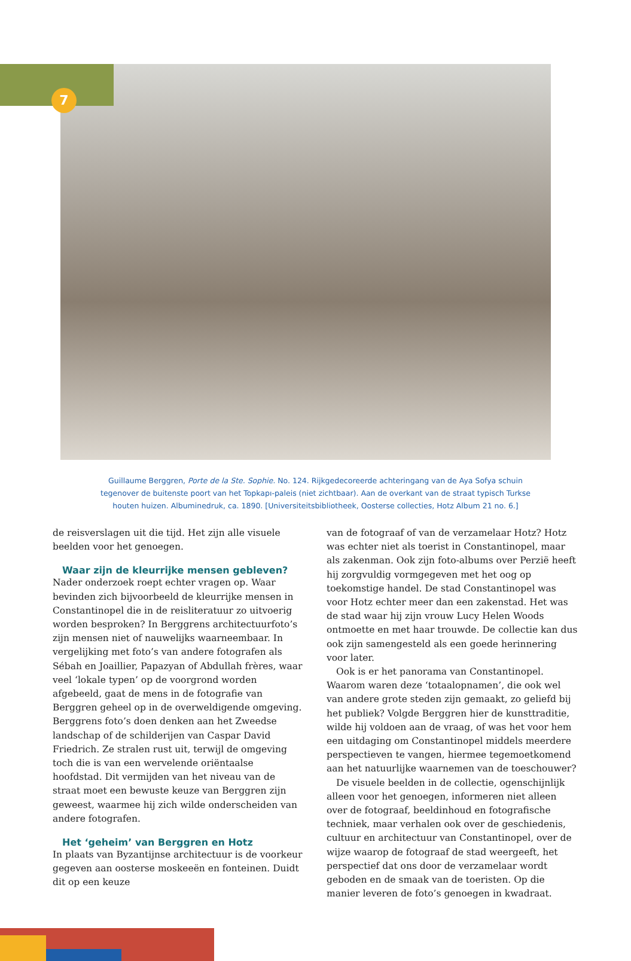7
Guillaume Berggren, Porte de la Ste. Sophie. No. 124. Rijkgedecoreerde achteringang van de Aya Sofya schuin tegenover de buitenste poort van het Topkapı-paleis (niet zichtbaar). Aan de overkant van de straat typisch Turkse houten huizen. Albuminedruk, ca. 1890. [Universiteitsbibliotheek, Oosterse collecties, Hotz Album 21 no. 6.]
de reisverslagen uit die tijd. Het zijn alle visuele beelden voor het genoegen.
Waar zijn de kleurrijke mensen gebleven?
Nader onderzoek roept echter vragen op. Waar bevinden zich bijvoorbeeld de kleurrijke mensen in Constantinopel die in de reisliteratuur zo uitvoerig worden besproken? In Berggrens architectuurfoto’s zijn mensen niet of nauwelijks waarneembaar. In vergelijking met foto’s van andere fotografen als Sébah en Joaillier, Papazyan of Abdullah frères, waar veel ‘lokale typen’ op de voorgrond worden afgebeeld, gaat de mens in de fotografie van Berggren geheel op in de overweldigende omgeving. Berggrens foto’s doen denken aan het Zweedse landschap of de schilderijen van Caspar David Friedrich. Ze stralen rust uit, terwijl de omgeving toch die is van een wervelende oriëntaalse hoofdstad. Dit vermijden van het niveau van de straat moet een bewuste keuze van Berggren zijn geweest, waarmee hij zich wilde onderscheiden van andere fotografen.
Het ‘geheim’ van Berggren en Hotz
In plaats van Byzantijnse architectuur is de voorkeur gegeven aan oosterse moskeeën en fonteinen. Duidt dit op een keuze
van de fotograaf of van de verzamelaar Hotz? Hotz was echter niet als toerist in Constantinopel, maar als zakenman. Ook zijn foto-albums over Perzië heeft hij zorgvuldig vormgegeven met het oog op toekomstige handel. De stad Constantinopel was voor Hotz echter meer dan een zakenstad. Het was de stad waar hij zijn vrouw Lucy Helen Woods ontmoette en met haar trouwde. De collectie kan dus ook zijn samengesteld als een goede herinnering voor later.
Ook is er het panorama van Constantinopel. Waarom waren deze ‘totaalopnamen’, die ook wel van andere grote steden zijn gemaakt, zo geliefd bij het publiek? Volgde Berggren hier de kunsttraditie, wilde hij voldoen aan de vraag, of was het voor hem een uitdaging om Constantinopel middels meerdere perspectieven te vangen, hiermee tegemoetkomend aan het natuurlijke waarnemen van de toeschouwer?
De visuele beelden in de collectie, ogenschijnlijk alleen voor het genoegen, informeren niet alleen over de fotograaf, beeldinhoud en fotografische techniek, maar verhalen ook over de geschiedenis, cultuur en architectuur van Constantinopel, over de wijze waarop de fotograaf de stad weergeeft, het perspectief dat ons door de verzamelaar wordt geboden en de smaak van de toeristen. Op die manier leveren de foto’s genoegen in kwadraat.